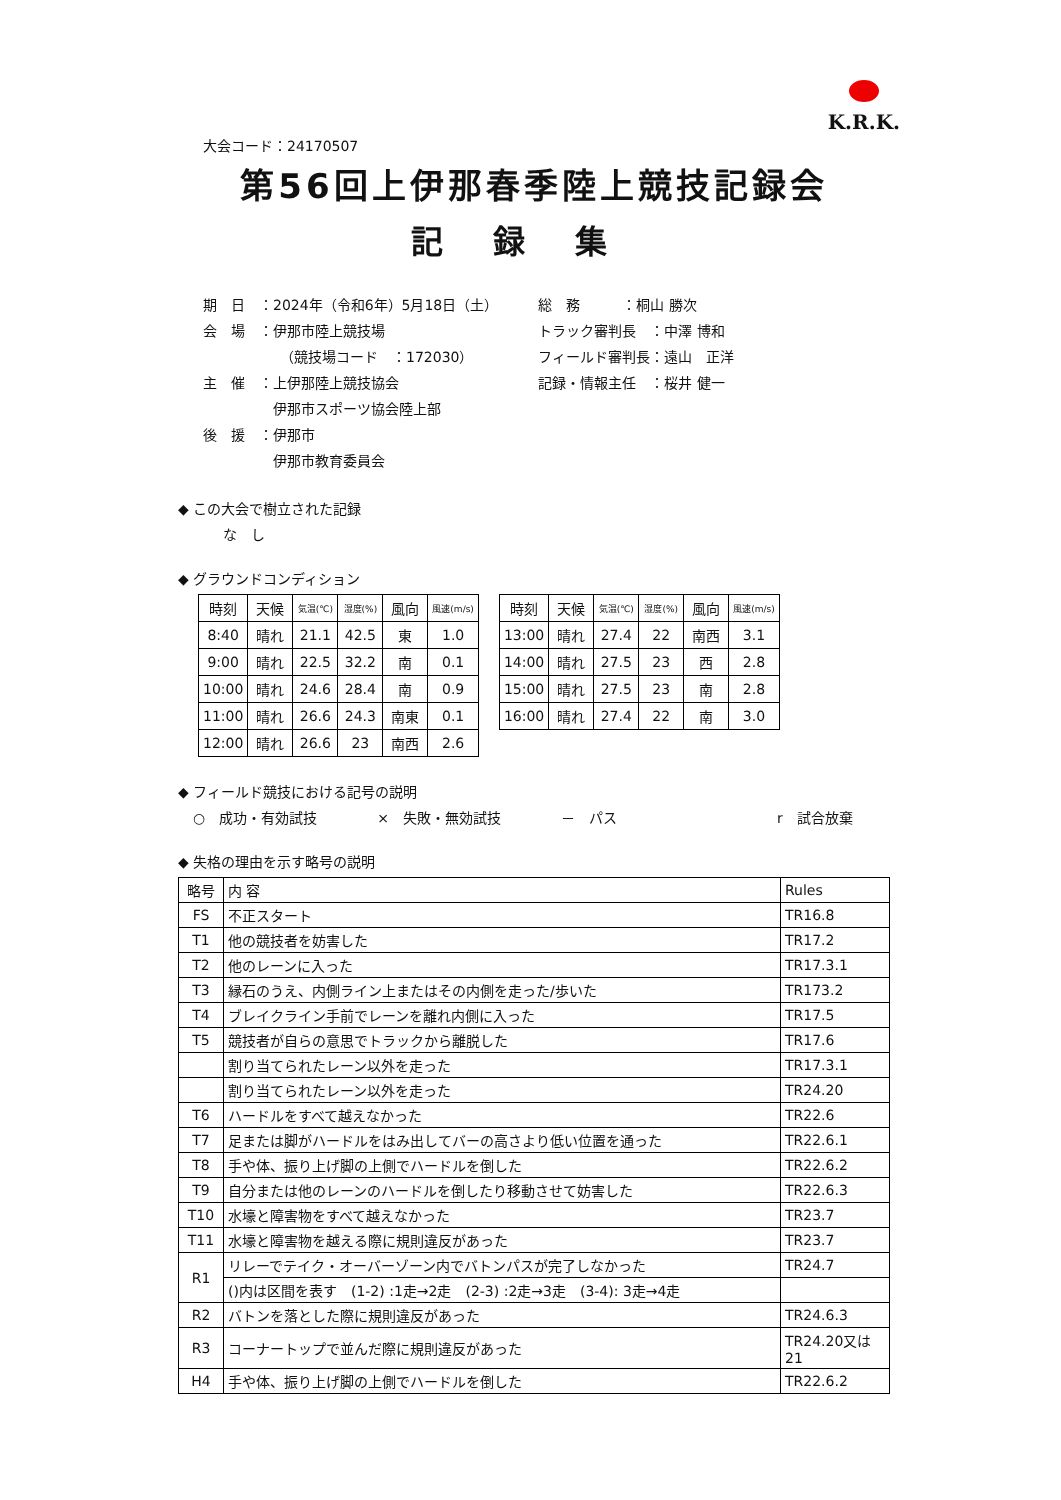K.R.K.
大会コード：24170507
第56回上伊那春季陸上競技記録会
記録集
期　日　：2024年（令和6年）5月18日（土）
会　場　：伊那市陸上競技場
　　　　　　（競技場コード　：172030）
主　催　：上伊那陸上競技協会
　　　　　伊那市スポーツ協会陸上部
後　援　：伊那市
　　　　　伊那市教育委員会
総　務　　　：桐山 勝次
トラック審判長　：中澤 博和
フィールド審判長：遠山　正洋
記録・情報主任　：桜井 健一
◆ この大会で樹立された記録
な　し
◆ グラウンドコンディション
| 時刻 | 天候 | 気温(℃) | 湿度(%) | 風向 | 風速(m/s) |
| --- | --- | --- | --- | --- | --- |
| 8:40 | 晴れ | 21.1 | 42.5 | 東 | 1.0 |
| 9:00 | 晴れ | 22.5 | 32.2 | 南 | 0.1 |
| 10:00 | 晴れ | 24.6 | 28.4 | 南 | 0.9 |
| 11:00 | 晴れ | 26.6 | 24.3 | 南東 | 0.1 |
| 12:00 | 晴れ | 26.6 | 23 | 南西 | 2.6 |
| 時刻 | 天候 | 気温(℃) | 湿度(%) | 風向 | 風速(m/s) |
| --- | --- | --- | --- | --- | --- |
| 13:00 | 晴れ | 27.4 | 22 | 南西 | 3.1 |
| 14:00 | 晴れ | 27.5 | 23 | 西 | 2.8 |
| 15:00 | 晴れ | 27.5 | 23 | 南 | 2.8 |
| 16:00 | 晴れ | 27.4 | 22 | 南 | 3.0 |
◆ フィールド競技における記号の説明
○　成功・有効試技 ×　失敗・無効試技 －　パス r　試合放棄
◆ 失格の理由を示す略号の説明
| 略号 | 内 容 | Rules |
| FS | 不正スタート | TR16.8 |
| T1 | 他の競技者を妨害した | TR17.2 |
| T2 | 他のレーンに入った | TR17.3.1 |
| T3 | 縁石のうえ、内側ライン上またはその内側を走った/歩いた | TR173.2 |
| T4 | ブレイクライン手前でレーンを離れ内側に入った | TR17.5 |
| T5 | 競技者が自らの意思でトラックから離脱した | TR17.6 |
| | 割り当てられたレーン以外を走った | TR17.3.1 |
| | 割り当てられたレーン以外を走った | TR24.20 |
| T6 | ハードルをすべて越えなかった | TR22.6 |
| T7 | 足または脚がハードルをはみ出してバーの高さより低い位置を通った | TR22.6.1 |
| T8 | 手や体、振り上げ脚の上側でハードルを倒した | TR22.6.2 |
| T9 | 自分または他のレーンのハードルを倒したり移動させて妨害した | TR22.6.3 |
| T10 | 水壕と障害物をすべて越えなかった | TR23.7 |
| T11 | 水壕と障害物を越える際に規則違反があった | TR23.7 |
| R1 | リレーでテイク・オーバーゾーン内でバトンパスが完了しなかった | TR24.7 |
| | ()内は区間を表す (1-2) :1走→2走 (2-3) :2走→3走 (3-4): 3走→4走 | |
| R2 | バトンを落とした際に規則違反があった | TR24.6.3 |
| R3 | コーナートップで並んだ際に規則違反があった | TR24.20又は21 |
| H4 | 手や体、振り上げ脚の上側でハードルを倒した | TR22.6.2 |